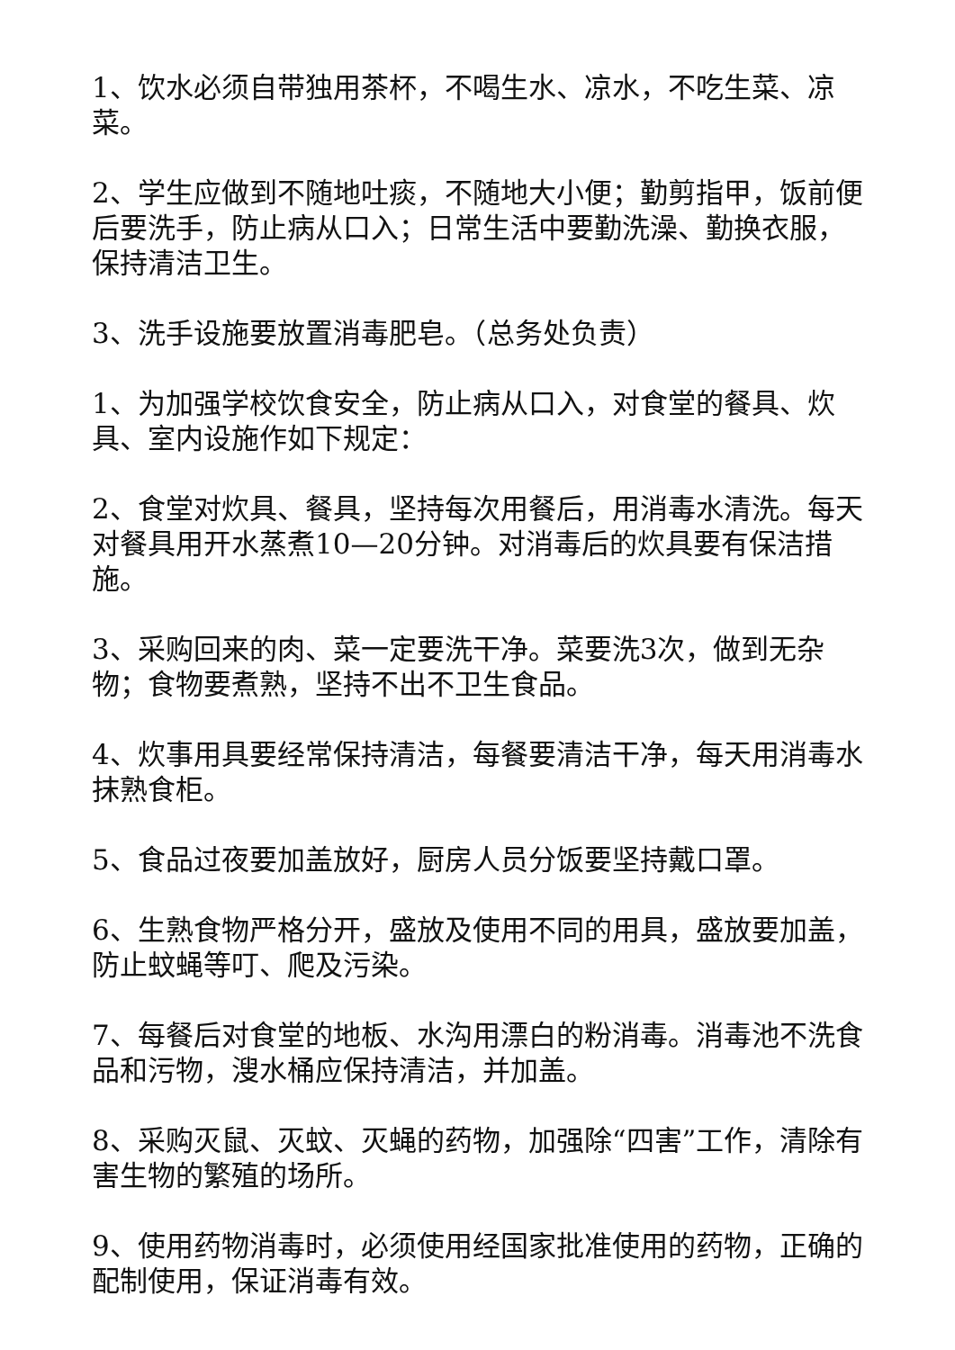1、饮水必须自带独用茶杯，不喝生水、凉水，不吃生菜、凉菜。
2、学生应做到不随地吐痰，不随地大小便；勤剪指甲，饭前便后要洗手，防止病从口入；日常生活中要勤洗澡、勤换衣服，保持清洁卫生。
3、洗手设施要放置消毒肥皂。（总务处负责）
1、为加强学校饮食安全，防止病从口入，对食堂的餐具、炊具、室内设施作如下规定：
2、食堂对炊具、餐具，坚持每次用餐后，用消毒水清洗。每天对餐具用开水蒸煮10—20分钟。对消毒后的炊具要有保洁措施。
3、采购回来的肉、菜一定要洗干净。菜要洗3次，做到无杂物；食物要煮熟，坚持不出不卫生食品。
4、炊事用具要经常保持清洁，每餐要清洁干净，每天用消毒水抹熟食柜。
5、食品过夜要加盖放好，厨房人员分饭要坚持戴口罩。
6、生熟食物严格分开，盛放及使用不同的用具，盛放要加盖，防止蚊蝇等叮、爬及污染。
7、每餐后对食堂的地板、水沟用漂白的粉消毒。消毒池不洗食品和污物，溲水桶应保持清洁，并加盖。
8、采购灭鼠、灭蚊、灭蝇的药物，加强除“四害”工作，清除有害生物的繁殖的场所。
9、使用药物消毒时，必须使用经国家批准使用的药物，正确的配制使用，保证消毒有效。